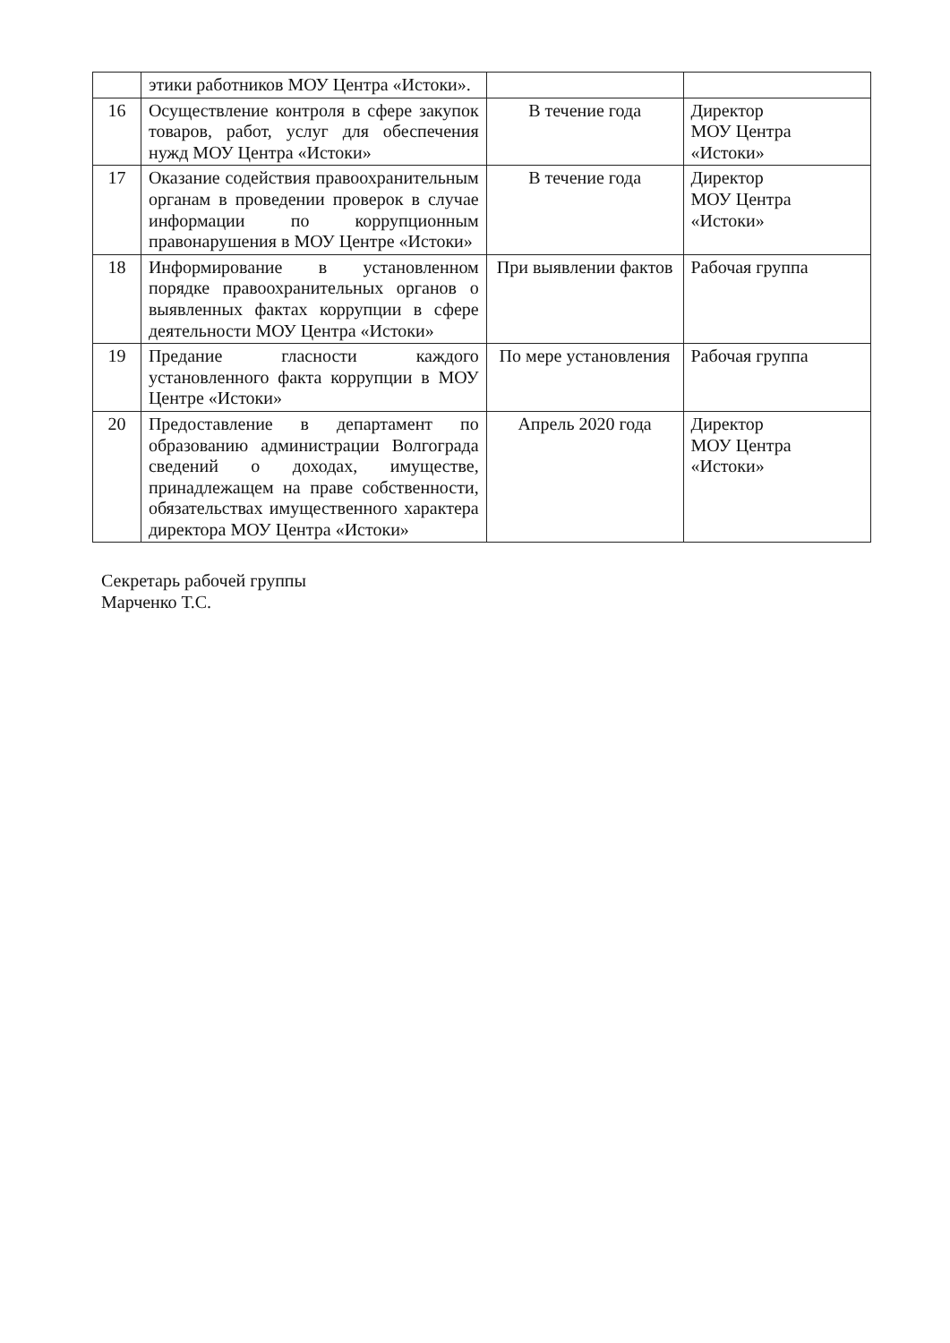| | этики работников МОУ Центра «Истоки». | | |
| 16 | Осуществление контроля в сфере закупок товаров, работ, услуг для обеспечения нужд МОУ Центра «Истоки» | В течение года | Директор МОУ Центра «Истоки» |
| 17 | Оказание содействия правоохранительным органам в проведении проверок в случае информации по коррупционным правонарушения в МОУ Центре «Истоки» | В течение года | Директор МОУ Центра «Истоки» |
| 18 | Информирование в установленном порядке правоохранительных органов о выявленных фактах коррупции в сфере деятельности МОУ Центра «Истоки» | При выявлении фактов | Рабочая группа |
| 19 | Предание гласности каждого установленного факта коррупции в МОУ Центре «Истоки» | По мере установления | Рабочая группа |
| 20 | Предоставление в департамент по образованию администрации Волгограда сведений о доходах, имуществе, принадлежащем на праве собственности, обязательствах имущественного характера директора МОУ Центра «Истоки» | Апрель 2020 года | Директор МОУ Центра «Истоки» |
Секретарь рабочей группы
Марченко Т.С.